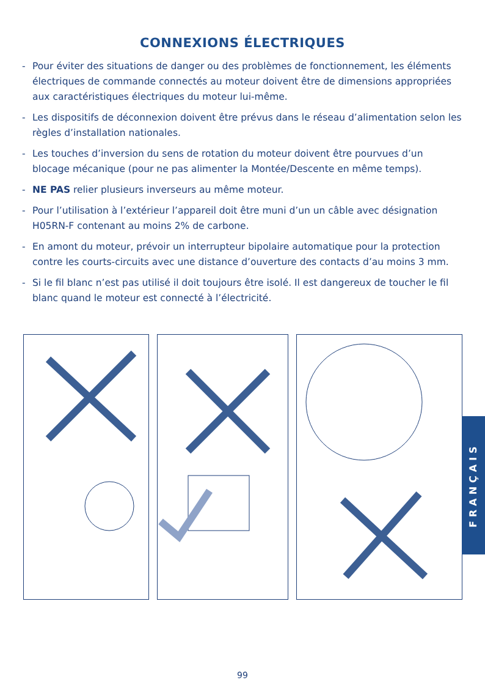CONNEXIONS ÉLECTRIQUES
- Pour éviter des situations de danger ou des problèmes de fonctionnement, les éléments électriques de commande connectés au moteur doivent être de dimensions appropriées aux caractéristiques électriques du moteur lui-même.
- Les dispositifs de déconnexion doivent être prévus dans le réseau d’alimentation selon les règles d’installation nationales.
- Les touches d’inversion du sens de rotation du moteur doivent être pourvues d’un blocage mécanique (pour ne pas alimenter la Montée/Descente en même temps).
- NE PAS relier plusieurs inverseurs au même moteur.
- Pour l’utilisation à l’extérieur l’appareil doit être muni d’un un câble avec désignation H05RN-F contenant au moins 2% de carbone.
- En amont du moteur, prévoir un interrupteur bipolaire automatique pour la protection contre les courts-circuits avec une distance d’ouverture des contacts d’au moins 3 mm.
- Si le fil blanc n’est pas utilisé il doit toujours être isolé. Il est dangereux de toucher le fil blanc quand le moteur est connecté à l’électricité.
FRANÇAIS
99